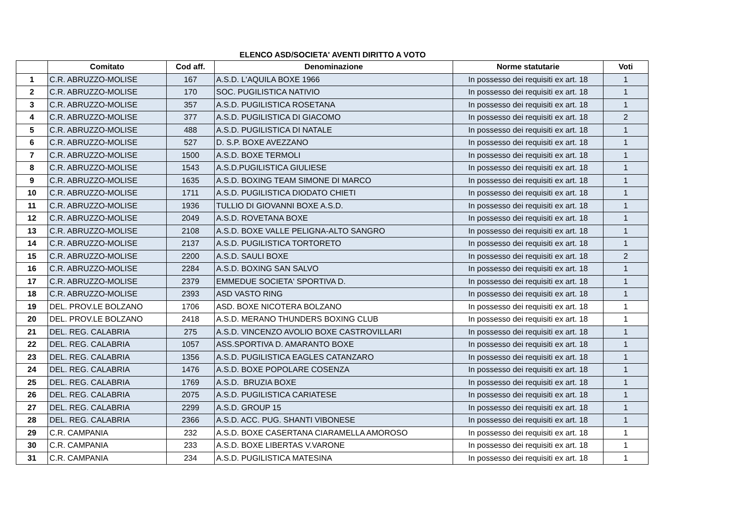ELENCO ASD/SOCIETA' AVENTI DIRITTO A VOTO
| | Comitato | Cod aff. | Denominazione | Norme statutarie | Voti |
| --- | --- | --- | --- | --- | --- |
| 1 | C.R. ABRUZZO-MOLISE | 167 | A.S.D. L'AQUILA BOXE 1966 | In possesso dei requisiti ex art. 18 | 1 |
| 2 | C.R. ABRUZZO-MOLISE | 170 | SOC. PUGILISTICA NATIVIO | In possesso dei requisiti ex art. 18 | 1 |
| 3 | C.R. ABRUZZO-MOLISE | 357 | A.S.D. PUGILISTICA ROSETANA | In possesso dei requisiti ex art. 18 | 1 |
| 4 | C.R. ABRUZZO-MOLISE | 377 | A.S.D. PUGILISTICA DI GIACOMO | In possesso dei requisiti ex art. 18 | 2 |
| 5 | C.R. ABRUZZO-MOLISE | 488 | A.S.D. PUGILISTICA DI NATALE | In possesso dei requisiti ex art. 18 | 1 |
| 6 | C.R. ABRUZZO-MOLISE | 527 | D. S.P. BOXE AVEZZANO | In possesso dei requisiti ex art. 18 | 1 |
| 7 | C.R. ABRUZZO-MOLISE | 1500 | A.S.D. BOXE TERMOLI | In possesso dei requisiti ex art. 18 | 1 |
| 8 | C.R. ABRUZZO-MOLISE | 1543 | A.S.D.PUGILISTICA GIULIESE | In possesso dei requisiti ex art. 18 | 1 |
| 9 | C.R. ABRUZZO-MOLISE | 1635 | A.S.D. BOXING TEAM SIMONE DI MARCO | In possesso dei requisiti ex art. 18 | 1 |
| 10 | C.R. ABRUZZO-MOLISE | 1711 | A.S.D. PUGILISTICA DIODATO CHIETI | In possesso dei requisiti ex art. 18 | 1 |
| 11 | C.R. ABRUZZO-MOLISE | 1936 | TULLIO DI GIOVANNI BOXE A.S.D. | In possesso dei requisiti ex art. 18 | 1 |
| 12 | C.R. ABRUZZO-MOLISE | 2049 | A.S.D. ROVETANA BOXE | In possesso dei requisiti ex art. 18 | 1 |
| 13 | C.R. ABRUZZO-MOLISE | 2108 | A.S.D. BOXE VALLE PELIGNA-ALTO SANGRO | In possesso dei requisiti ex art. 18 | 1 |
| 14 | C.R. ABRUZZO-MOLISE | 2137 | A.S.D. PUGILISTICA TORTORETO | In possesso dei requisiti ex art. 18 | 1 |
| 15 | C.R. ABRUZZO-MOLISE | 2200 | A.S.D. SAULI BOXE | In possesso dei requisiti ex art. 18 | 2 |
| 16 | C.R. ABRUZZO-MOLISE | 2284 | A.S.D. BOXING SAN SALVO | In possesso dei requisiti ex art. 18 | 1 |
| 17 | C.R. ABRUZZO-MOLISE | 2379 | EMMEDUE SOCIETA' SPORTIVA D. | In possesso dei requisiti ex art. 18 | 1 |
| 18 | C.R. ABRUZZO-MOLISE | 2393 | ASD VASTO RING | In possesso dei requisiti ex art. 18 | 1 |
| 19 | DEL. PROV.LE BOLZANO | 1706 | ASD. BOXE NICOTERA BOLZANO | In possesso dei requisiti ex art. 18 | 1 |
| 20 | DEL. PROV.LE BOLZANO | 2418 | A.S.D. MERANO THUNDERS BOXING CLUB | In possesso dei requisiti ex art. 18 | 1 |
| 21 | DEL. REG. CALABRIA | 275 | A.S.D. VINCENZO AVOLIO BOXE CASTROVILLARI | In possesso dei requisiti ex art. 18 | 1 |
| 22 | DEL. REG. CALABRIA | 1057 | ASS.SPORTIVA D. AMARANTO BOXE | In possesso dei requisiti ex art. 18 | 1 |
| 23 | DEL. REG. CALABRIA | 1356 | A.S.D. PUGILISTICA EAGLES CATANZARO | In possesso dei requisiti ex art. 18 | 1 |
| 24 | DEL. REG. CALABRIA | 1476 | A.S.D. BOXE POPOLARE COSENZA | In possesso dei requisiti ex art. 18 | 1 |
| 25 | DEL. REG. CALABRIA | 1769 | A.S.D. BRUZIA BOXE | In possesso dei requisiti ex art. 18 | 1 |
| 26 | DEL. REG. CALABRIA | 2075 | A.S.D. PUGILISTICA CARIATESE | In possesso dei requisiti ex art. 18 | 1 |
| 27 | DEL. REG. CALABRIA | 2299 | A.S.D. GROUP 15 | In possesso dei requisiti ex art. 18 | 1 |
| 28 | DEL. REG. CALABRIA | 2366 | A.S.D. ACC. PUG. SHANTI VIBONESE | In possesso dei requisiti ex art. 18 | 1 |
| 29 | C.R. CAMPANIA | 232 | A.S.D. BOXE CASERTANA CIARAMELLA AMOROSO | In possesso dei requisiti ex art. 18 | 1 |
| 30 | C.R. CAMPANIA | 233 | A.S.D. BOXE LIBERTAS V.VARONE | In possesso dei requisiti ex art. 18 | 1 |
| 31 | C.R. CAMPANIA | 234 | A.S.D. PUGILISTICA MATESINA | In possesso dei requisiti ex art. 18 | 1 |